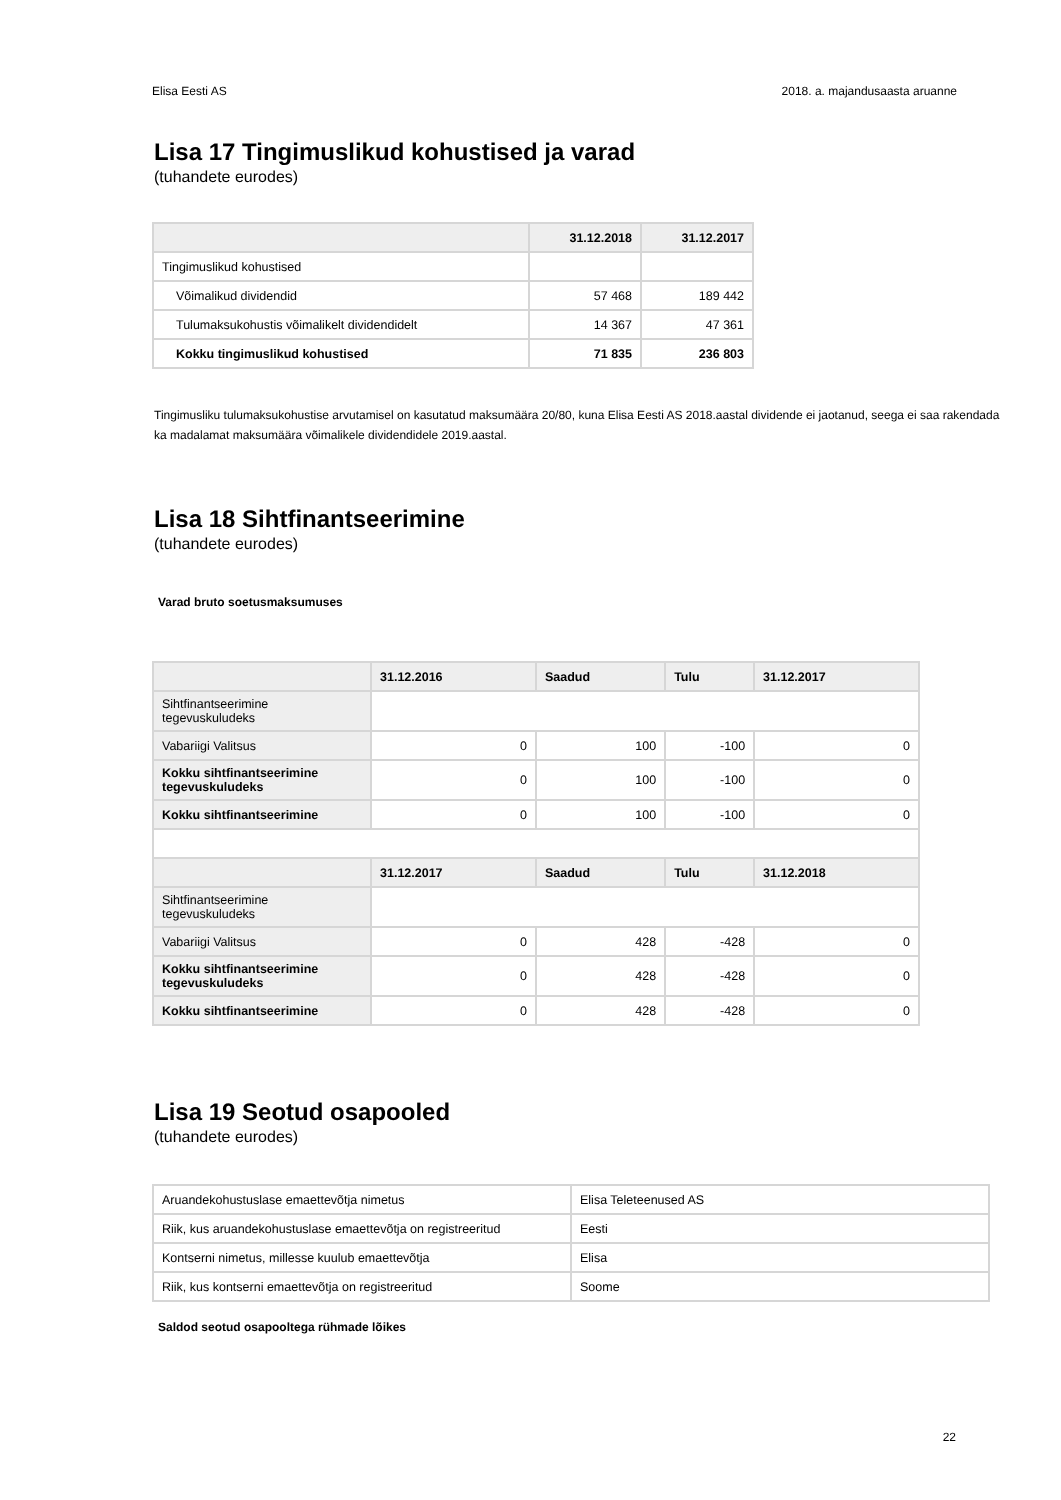Elisa Eesti AS 2018. a. majandusaasta aruanne
Lisa 17 Tingimuslikud kohustised ja varad
(tuhandete eurodes)
| | 31.12.2018 | 31.12.2017 |
| --- | --- | --- |
| Tingimuslikud kohustised | | |
| Võimalikud dividendid | 57 468 | 189 442 |
| Tulumaksukohustis võimalikelt dividendidelt | 14 367 | 47 361 |
| Kokku tingimuslikud kohustised | 71 835 | 236 803 |
Tingimusliku tulumaksukohustise arvutamisel on kasutatud maksumäära 20/80, kuna Elisa Eesti AS 2018.aastal dividende ei jaotanud, seega ei saa rakendada ka madalamat maksumäära võimalikele dividendidele 2019.aastal.
Lisa 18 Sihtfinantseerimine
(tuhandete eurodes)
Varad bruto soetusmaksumuses
| | 31.12.2016 | Saadud | Tulu | 31.12.2017 |
| --- | --- | --- | --- | --- |
| Sihtfinantseerimine tegevuskuludeks | | | | |
| Vabariigi Valitsus | 0 | 100 | -100 | 0 |
| Kokku sihtfinantseerimine tegevuskuludeks | 0 | 100 | -100 | 0 |
| Kokku sihtfinantseerimine | 0 | 100 | -100 | 0 |
| | 31.12.2017 | Saadud | Tulu | 31.12.2018 |
| Sihtfinantseerimine tegevuskuludeks | | | | |
| Vabariigi Valitsus | 0 | 428 | -428 | 0 |
| Kokku sihtfinantseerimine tegevuskuludeks | 0 | 428 | -428 | 0 |
| Kokku sihtfinantseerimine | 0 | 428 | -428 | 0 |
Lisa 19 Seotud osapooled
(tuhandete eurodes)
| Aruandekohustuslase emaettevõtja nimetus | Elisa Teleteenused AS |
| Riik, kus aruandekohustuslase emaettevõtja on registreeritud | Eesti |
| Kontserni nimetus, millesse kuulub emaettevõtja | Elisa |
| Riik, kus kontserni emaettevõtja on registreeritud | Soome |
Saldod seotud osapooltega rühmade lõikes
22